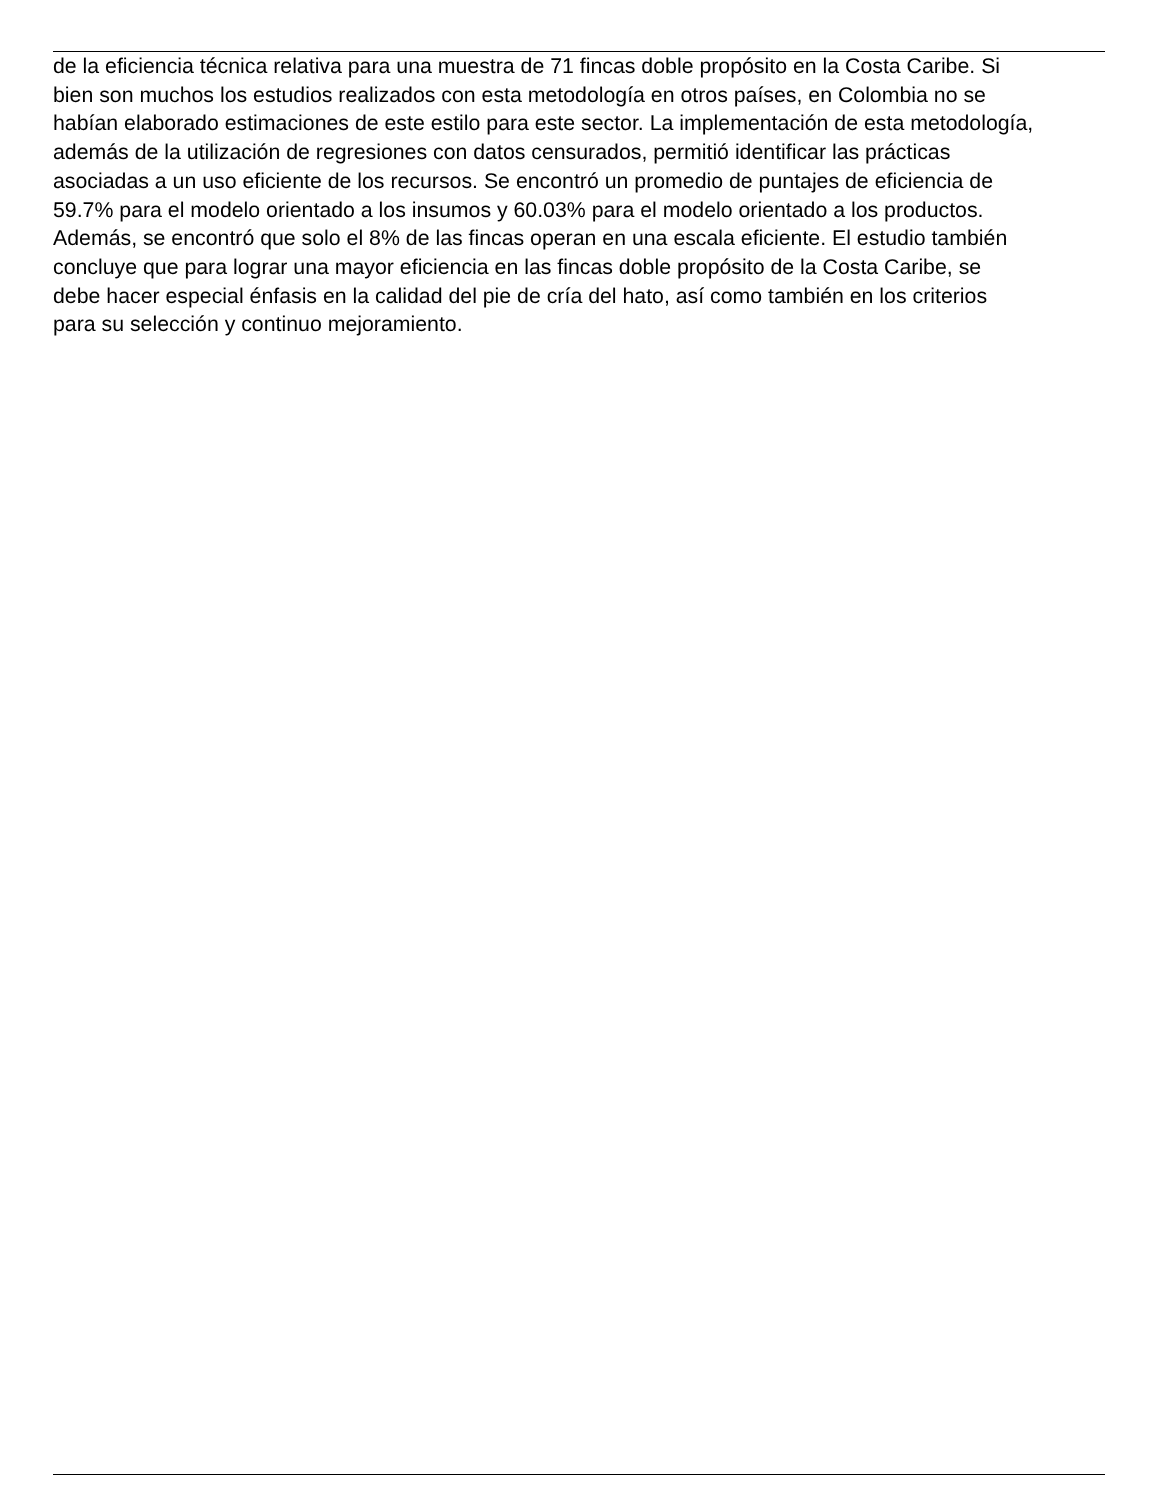de la eficiencia técnica relativa para una muestra de 71 fincas doble propósito en la Costa Caribe. Si
bien son muchos los estudios realizados con esta metodología en otros países, en Colombia no se
habían elaborado estimaciones de este estilo para este sector. La implementación de esta metodología,
además de la utilización de regresiones con datos censurados, permitió identificar las prácticas
asociadas a un uso eficiente de los recursos. Se encontró un promedio de puntajes de eficiencia de
59.7% para el modelo orientado a los insumos y 60.03% para el modelo orientado a los productos.
Además, se encontró que solo el 8% de las fincas operan en una escala eficiente. El estudio también
concluye que para lograr una mayor eficiencia en las fincas doble propósito de la Costa Caribe, se
debe hacer especial énfasis en la calidad del pie de cría del hato, así como también en los criterios
para su selección y continuo mejoramiento.